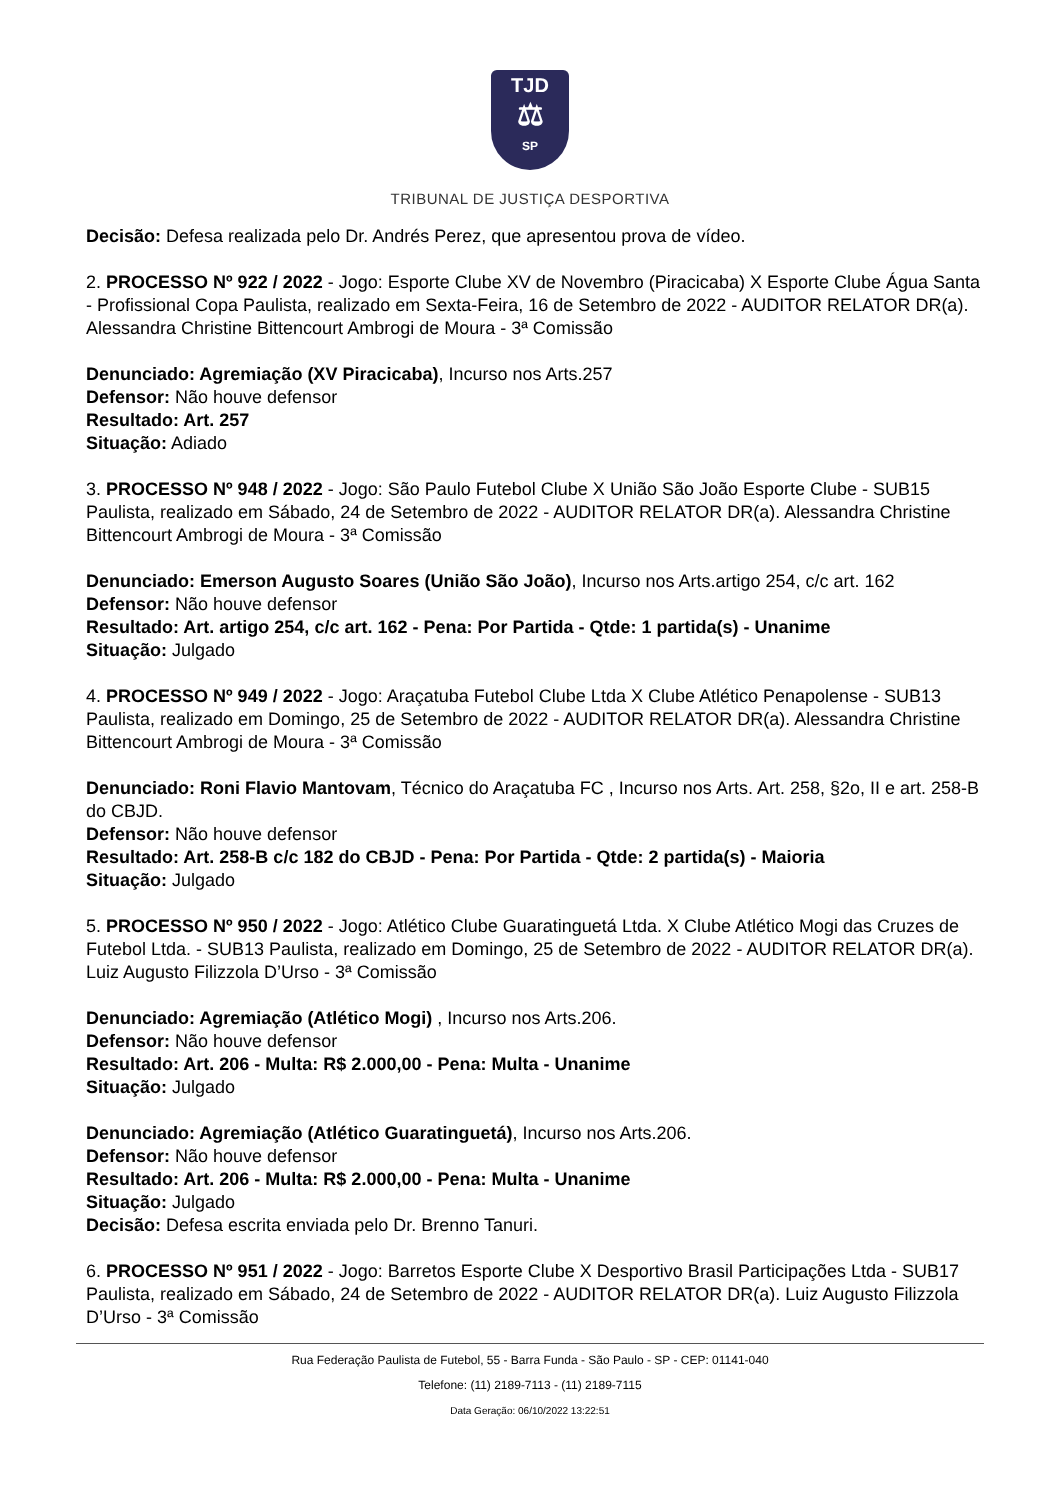TJD
⚖
SP
TRIBUNAL DE JUSTIÇA DESPORTIVA
Decisão: Defesa realizada pelo Dr. Andrés Perez, que apresentou prova de vídeo.
2. PROCESSO Nº 922 / 2022 - Jogo: Esporte Clube XV de Novembro (Piracicaba) X Esporte Clube Água Santa - Profissional Copa Paulista, realizado em Sexta-Feira, 16 de Setembro de 2022 - AUDITOR RELATOR DR(a). Alessandra Christine Bittencourt Ambrogi de Moura - 3ª Comissão
Denunciado: Agremiação (XV Piracicaba), Incurso nos Arts.257
Defensor: Não houve defensor
Resultado: Art. 257
Situação: Adiado
3. PROCESSO Nº 948 / 2022 - Jogo: São Paulo Futebol Clube X União São João Esporte Clube - SUB15 Paulista, realizado em Sábado, 24 de Setembro de 2022 - AUDITOR RELATOR DR(a). Alessandra Christine Bittencourt Ambrogi de Moura - 3ª Comissão
Denunciado: Emerson Augusto Soares (União São João), Incurso nos Arts.artigo 254, c/c art. 162
Defensor: Não houve defensor
Resultado: Art. artigo 254, c/c art. 162 - Pena: Por Partida - Qtde: 1 partida(s) - Unanime
Situação: Julgado
4. PROCESSO Nº 949 / 2022 - Jogo: Araçatuba Futebol Clube Ltda X Clube Atlético Penapolense - SUB13 Paulista, realizado em Domingo, 25 de Setembro de 2022 - AUDITOR RELATOR DR(a). Alessandra Christine Bittencourt Ambrogi de Moura - 3ª Comissão
Denunciado: Roni Flavio Mantovam, Técnico do Araçatuba FC , Incurso nos Arts. Art. 258, §2o, II e art. 258-B do CBJD.
Defensor: Não houve defensor
Resultado: Art. 258-B c/c 182 do CBJD - Pena: Por Partida - Qtde: 2 partida(s) - Maioria
Situação: Julgado
5. PROCESSO Nº 950 / 2022 - Jogo: Atlético Clube Guaratinguetá Ltda. X Clube Atlético Mogi das Cruzes de Futebol Ltda. - SUB13 Paulista, realizado em Domingo, 25 de Setembro de 2022 - AUDITOR RELATOR DR(a). Luiz Augusto Filizzola D’Urso - 3ª Comissão
Denunciado: Agremiação (Atlético Mogi) , Incurso nos Arts.206.
Defensor: Não houve defensor
Resultado: Art. 206 - Multa: R$ 2.000,00 - Pena: Multa - Unanime
Situação: Julgado
Denunciado: Agremiação (Atlético Guaratinguetá), Incurso nos Arts.206.
Defensor: Não houve defensor
Resultado: Art. 206 - Multa: R$ 2.000,00 - Pena: Multa - Unanime
Situação: Julgado
Decisão: Defesa escrita enviada pelo Dr. Brenno Tanuri.
6. PROCESSO Nº 951 / 2022 - Jogo: Barretos Esporte Clube X Desportivo Brasil Participações Ltda - SUB17 Paulista, realizado em Sábado, 24 de Setembro de 2022 - AUDITOR RELATOR DR(a). Luiz Augusto Filizzola D’Urso - 3ª Comissão
Rua Federação Paulista de Futebol, 55 - Barra Funda - São Paulo - SP - CEP: 01141-040
Telefone: (11) 2189-7113 - (11) 2189-7115
Data Geração: 06/10/2022 13:22:51